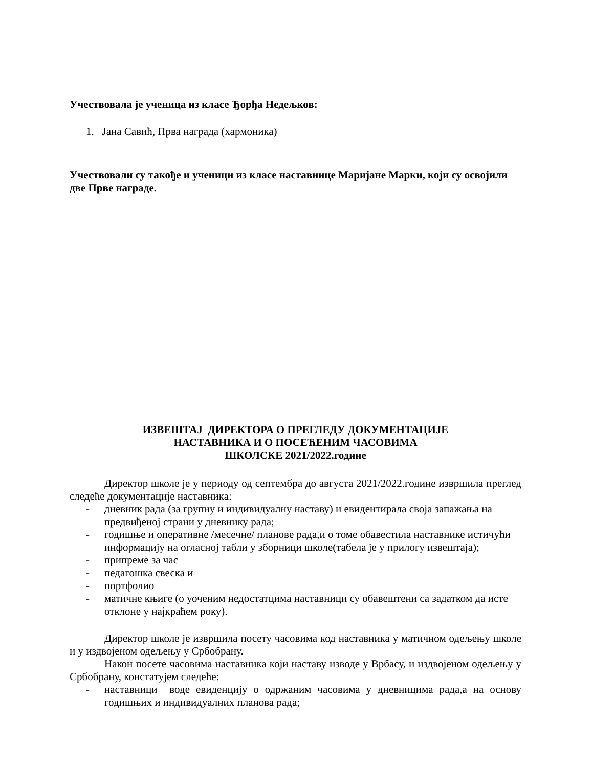Учествовала је ученица из класе Ђорђа Недељков:
1. Јана Савић, Прва награда (хармоника)
Учествовали су такође и ученици из класе наставнице Маријане Марки, који су освојили две Прве награде.
ИЗВЕШТАЈ ДИРЕКТОРА О ПРЕГЛЕДУ ДОКУМЕНТАЦИЈЕ
НАСТАВНИКА И О ПОСЕЋЕНИМ ЧАСОВИМА
ШКОЛСКЕ 2021/2022.године
Директор школе је у периоду од септембра до августа 2021/2022.године извршила преглед следеће документације наставника:
- дневник рада (за групну и индивидуалну наставу) и евидентирала своја запажања на предвиђеној страни у дневнику рада;
- годишње и оперативне /месечне/ планове рада,и о томе обавестила наставнике истичући информацију на огласној табли у зборници школе(табела је у прилогу извештаја);
- припреме за час
- педагошка свеска и
- портфолио
- матичне књиге (о уоченим недостатцима наставници су обавештени са задатком да исте отклоне у најкраћем року).
Директор школе је извршила посету часовима код наставника у матичном одељењу школе и у издвојеном одељењу у Србобрану.
Након посете часовима наставника који наставу изводе у Врбасу, и издвојеном одељењу у Србобрану, констатујем следеће:
- наставници воде евиденцију о одржаним часовима у дневницима рада,а на основу годишњих и индивидуалних планова рада;